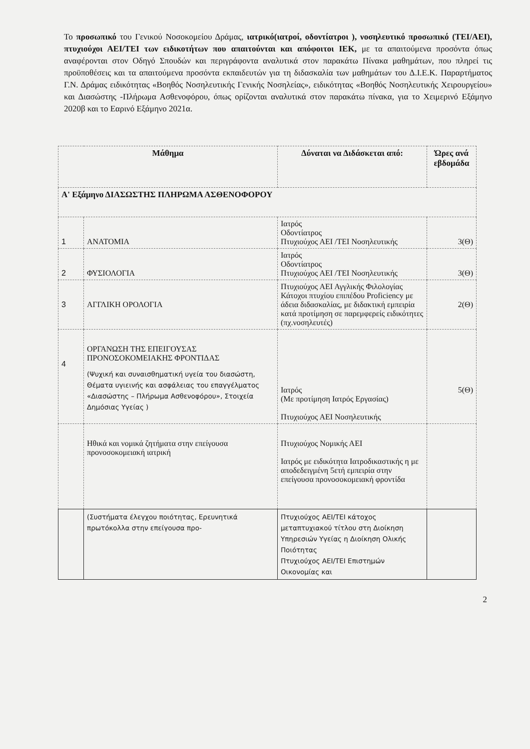Το προσωπικό του Γενικού Νοσοκομείου Δράμας, ιατρικό(ιατροί, οδοντίατροι ), νοσηλευτικό προσωπικό (ΤΕΙ/ΑΕΙ), πτυχιούχοι ΑΕΙ/ΤΕΙ των ειδικοτήτων που απαιτούνται και απόφοιτοι ΙΕΚ, με τα απαιτούμενα προσόντα όπως αναφέρονται στον Οδηγό Σπουδών και περιγράφοντα αναλυτικά στον παρακάτω Πίνακα μαθημάτων, που πληρεί τις προϋποθέσεις και τα απαιτούμενα προσόντα εκπαιδευτών για τη διδασκαλία των μαθημάτων του Δ.Ι.Ε.Κ. Παραρτήματος Γ.Ν. Δράμας ειδικότητας «Βοηθός Νοσηλευτικής Γενικής Νοσηλείας», ειδικότητας «Βοηθός Νοσηλευτικής Χειρουργείου» και Διασώστης -Πλήρωμα Ασθενοφόρου, όπως ορίζονται αναλυτικά στον παρακάτω πίνακα, για το Χειμερινό Εξάμηνο 2020β και το Εαρινό Εξάμηνο 2021α.
| Μάθημα | | Δύναται να Διδάσκεται από: | Ώρες ανά εβδομάδα |
| --- | --- | --- | --- |
| Α' Εξάμηνο ΔΙΑΣΩΣΤΗΣ ΠΛΗΡΩΜΑ ΑΣΘΕΝΟΦΟΡΟΥ | | | |
| 1 | ΑΝΑΤΟΜΙΑ | Ιατρός Οδοντίατρος Πτυχιούχος ΑΕΙ /ΤΕΙ Νοσηλευτικής | 3(Θ) |
| 2 | ΦΥΣΙΟΛΟΓΙΑ | Ιατρός Οδοντίατρος Πτυχιούχος ΑΕΙ /ΤΕΙ Νοσηλευτικής | 3(Θ) |
| 3 | ΑΓΓΛΙΚΗ ΟΡΟΛΟΓΙΑ | Πτυχιούχος ΑΕΙ Αγγλικής Φιλολογίας Κάτοχοι πτυχίου επιπέδου Proficiency με άδεια διδασκαλίας, με διδακτική εμπειρία κατά προτίμηση σε παρεμφερείς ειδικότητες (πχ.νοσηλευτές) | 2(Θ) |
| 4 | ΟΡΓΑΝΩΣΗ ΤΗΣ ΕΠΕΙΓΟΥΣΑΣ ΠΡΟΝΟΣΟΚΟΜΕΙΑΚΗΣ ΦΡΟΝΤΙΔΑΣ (Ψυχική και συναισθηματική υγεία του διασώστη, Θέματα υγιεινής και ασφάλειας του επαγγέλματος «Διασώστης – Πλήρωμα Ασθενοφόρου», Στοιχεία Δημόσιας Υγείας ) | Ιατρός (Με προτίμηση Ιατρός Εργασίας) Πτυχιούχος ΑΕΙ Νοσηλευτικής | 5(Θ) |
| | Ηθικά και νομικά ζητήματα στην επείγουσα προνοσοκομειακή ιατρική | Πτυχιούχος Νομικής ΑΕΙ Ιατρός με ειδικότητα Ιατροδικαστικής η με αποδεδειγμένη 5ετή εμπειρία στην επείγουσα προνοσοκομειακή φροντίδα | |
| | (Συστήματα έλεγχου ποιότητας, Ερευνητικά πρωτόκολλα στην επείγουσα προ- | Πτυχιούχος ΑΕΙ/ΤΕΙ κάτοχος μεταπτυχιακού τίτλου στη Διοίκηση Υπηρεσιών Υγείας η Διοίκηση Ολικής Ποιότητας Πτυχιούχος ΑΕΙ/ΤΕΙ Επιστημών Οικονομίας και | |
2